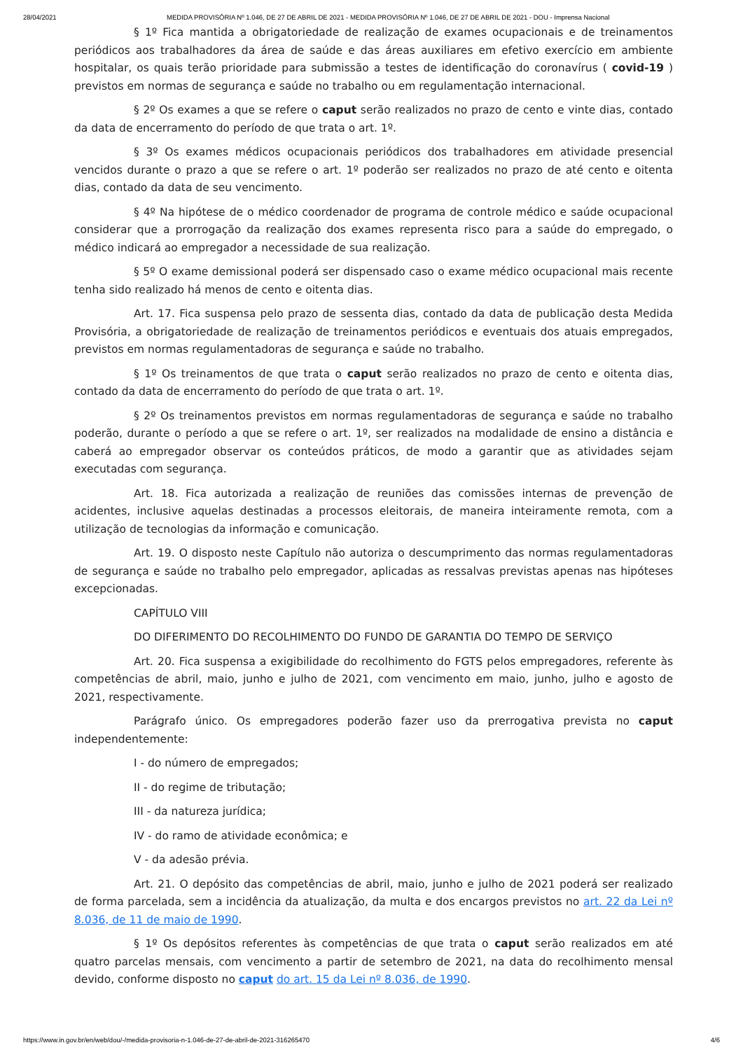28/04/2021 MEDIDA PROVISÓRIA Nº 1.046, DE 27 DE ABRIL DE 2021 - MEDIDA PROVISÓRIA Nº 1.046, DE 27 DE ABRIL DE 2021 - DOU - Imprensa Nacional
§ 1º Fica mantida a obrigatoriedade de realização de exames ocupacionais e de treinamentos periódicos aos trabalhadores da área de saúde e das áreas auxiliares em efetivo exercício em ambiente hospitalar, os quais terão prioridade para submissão a testes de identificação do coronavírus ( covid-19 ) previstos em normas de segurança e saúde no trabalho ou em regulamentação internacional.
§ 2º Os exames a que se refere o caput serão realizados no prazo de cento e vinte dias, contado da data de encerramento do período de que trata o art. 1º.
§ 3º Os exames médicos ocupacionais periódicos dos trabalhadores em atividade presencial vencidos durante o prazo a que se refere o art. 1º poderão ser realizados no prazo de até cento e oitenta dias, contado da data de seu vencimento.
§ 4º Na hipótese de o médico coordenador de programa de controle médico e saúde ocupacional considerar que a prorrogação da realização dos exames representa risco para a saúde do empregado, o médico indicará ao empregador a necessidade de sua realização.
§ 5º O exame demissional poderá ser dispensado caso o exame médico ocupacional mais recente tenha sido realizado há menos de cento e oitenta dias.
Art. 17. Fica suspensa pelo prazo de sessenta dias, contado da data de publicação desta Medida Provisória, a obrigatoriedade de realização de treinamentos periódicos e eventuais dos atuais empregados, previstos em normas regulamentadoras de segurança e saúde no trabalho.
§ 1º Os treinamentos de que trata o caput serão realizados no prazo de cento e oitenta dias, contado da data de encerramento do período de que trata o art. 1º.
§ 2º Os treinamentos previstos em normas regulamentadoras de segurança e saúde no trabalho poderão, durante o período a que se refere o art. 1º, ser realizados na modalidade de ensino a distância e caberá ao empregador observar os conteúdos práticos, de modo a garantir que as atividades sejam executadas com segurança.
Art. 18. Fica autorizada a realização de reuniões das comissões internas de prevenção de acidentes, inclusive aquelas destinadas a processos eleitorais, de maneira inteiramente remota, com a utilização de tecnologias da informação e comunicação.
Art. 19. O disposto neste Capítulo não autoriza o descumprimento das normas regulamentadoras de segurança e saúde no trabalho pelo empregador, aplicadas as ressalvas previstas apenas nas hipóteses excepcionadas.
CAPÍTULO VIII
DO DIFERIMENTO DO RECOLHIMENTO DO FUNDO DE GARANTIA DO TEMPO DE SERVIÇO
Art. 20. Fica suspensa a exigibilidade do recolhimento do FGTS pelos empregadores, referente às competências de abril, maio, junho e julho de 2021, com vencimento em maio, junho, julho e agosto de 2021, respectivamente.
Parágrafo único. Os empregadores poderão fazer uso da prerrogativa prevista no caput independentemente:
I - do número de empregados;
II - do regime de tributação;
III - da natureza jurídica;
IV - do ramo de atividade econômica; e
V - da adesão prévia.
Art. 21. O depósito das competências de abril, maio, junho e julho de 2021 poderá ser realizado de forma parcelada, sem a incidência da atualização, da multa e dos encargos previstos no art. 22 da Lei nº 8.036, de 11 de maio de 1990.
§ 1º Os depósitos referentes às competências de que trata o caput serão realizados em até quatro parcelas mensais, com vencimento a partir de setembro de 2021, na data do recolhimento mensal devido, conforme disposto no caput do art. 15 da Lei nº 8.036, de 1990.
https://www.in.gov.br/en/web/dou/-/medida-provisoria-n-1.046-de-27-de-abril-de-2021-316265470 4/6